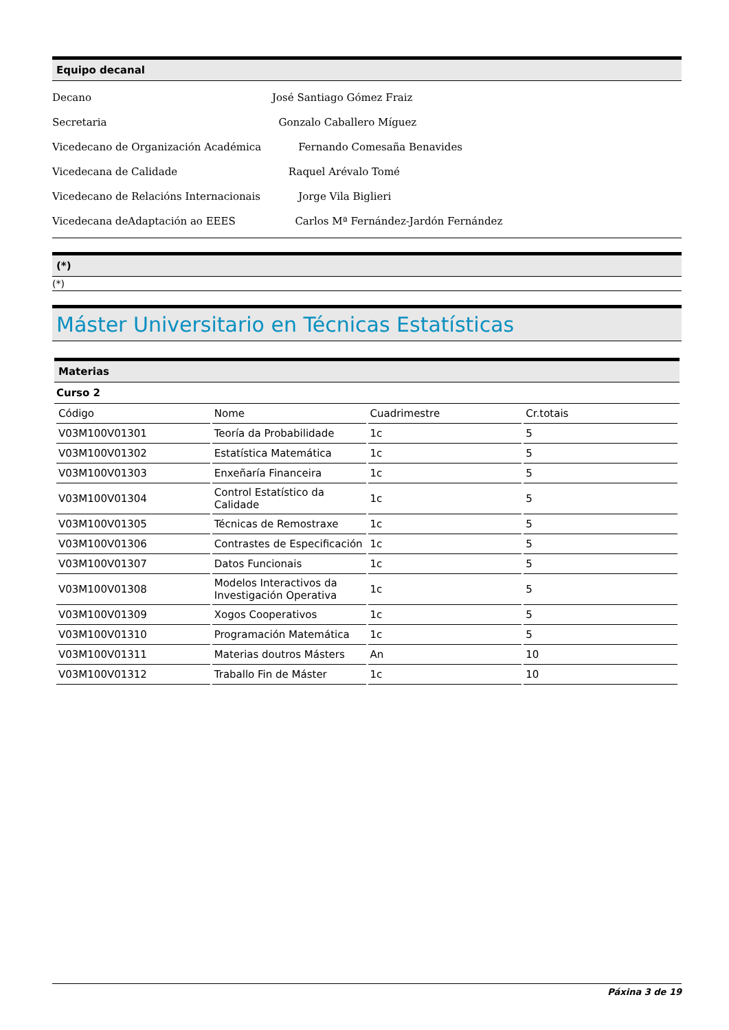Equipo decanal
Decano José Santiago Gómez Fraiz
Secretaria Gonzalo Caballero Míguez
Vicedecano de Organización Académica Fernando Comesaña Benavides
Vicedecana de Calidade Raquel Arévalo Tomé
Vicedecano de Relacións Internacionais Jorge Vila Biglieri
Vicedecana deAdaptación ao EEES Carlos Mª Fernández-Jardón Fernández
(*)
(*)
Máster Universitario en Técnicas Estatísticas
Materias
Curso 2
| Código | Nome | Cuadrimestre | Cr.totais |
| --- | --- | --- | --- |
| V03M100V01301 | Teoría da Probabilidade | 1c | 5 |
| V03M100V01302 | Estatística Matemática | 1c | 5 |
| V03M100V01303 | Enxeñaría Financeira | 1c | 5 |
| V03M100V01304 | Control Estatístico da Calidade | 1c | 5 |
| V03M100V01305 | Técnicas de Remostraxe | 1c | 5 |
| V03M100V01306 | Contrastes de Especificación | 1c | 5 |
| V03M100V01307 | Datos Funcionais | 1c | 5 |
| V03M100V01308 | Modelos Interactivos da Investigación Operativa | 1c | 5 |
| V03M100V01309 | Xogos Cooperativos | 1c | 5 |
| V03M100V01310 | Programación Matemática | 1c | 5 |
| V03M100V01311 | Materias doutros Másters | An | 10 |
| V03M100V01312 | Traballo Fin de Máster | 1c | 10 |
Páxina 3 de 19